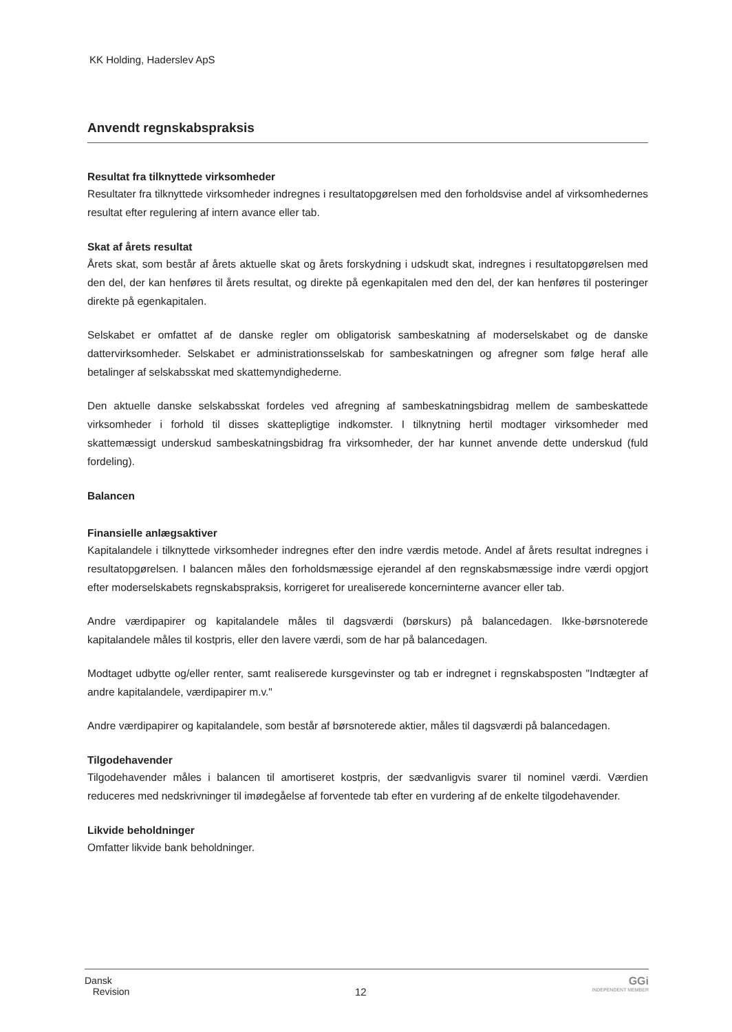KK Holding, Haderslev ApS
Anvendt regnskabspraksis
Resultat fra tilknyttede virksomheder
Resultater fra tilknyttede virksomheder indregnes i resultatopgørelsen med den forholdsvise andel af virksomhedernes resultat efter regulering af intern avance eller tab.
Skat af årets resultat
Årets skat, som består af årets aktuelle skat og årets forskydning i udskudt skat, indregnes i resultatopgørelsen med den del, der kan henføres til årets resultat, og direkte på egenkapitalen med den del, der kan henføres til posteringer direkte på egenkapitalen.
Selskabet er omfattet af de danske regler om obligatorisk sambeskatning af moderselskabet og de danske dattervirksomheder. Selskabet er administrationsselskab for sambeskatningen og afregner som følge heraf alle betalinger af selskabsskat med skattemyndighederne.
Den aktuelle danske selskabsskat fordeles ved afregning af sambeskatningsbidrag mellem de sambeskattede virksomheder i forhold til disses skattepligtige indkomster. I tilknytning hertil modtager virksomheder med skattemæssigt underskud sambeskatningsbidrag fra virksomheder, der har kunnet anvende dette underskud (fuld fordeling).
Balancen
Finansielle anlægsaktiver
Kapitalandele i tilknyttede virksomheder indregnes efter den indre værdis metode. Andel af årets resultat indregnes i resultatopgørelsen. I balancen måles den forholdsmæssige ejerandel af den regnskabsmæssige indre værdi opgjort efter moderselskabets regnskabspraksis, korrigeret for urealiserede koncerninterne avancer eller tab.
Andre værdipapirer og kapitalandele måles til dagsværdi (børskurs) på balancedagen. Ikke-børsnoterede kapitalandele måles til kostpris, eller den lavere værdi, som de har på balancedagen.
Modtaget udbytte og/eller renter, samt realiserede kursgevinster og tab er indregnet i regnskabsposten "Indtægter af andre kapitalandele, værdipapirer m.v."
Andre værdipapirer og kapitalandele, som består af børsnoterede aktier, måles til dagsværdi på balancedagen.
Tilgodehavender
Tilgodehavender måles i balancen til amortiseret kostpris, der sædvanligvis svarer til nominel værdi. Værdien reduceres med nedskrivninger til imødegåelse af forventede tab efter en vurdering af de enkelte tilgodehavender.
Likvide beholdninger
Omfatter likvide bank beholdninger.
Dansk
Revision
12
GGi
INDEPENDENT MEMBER